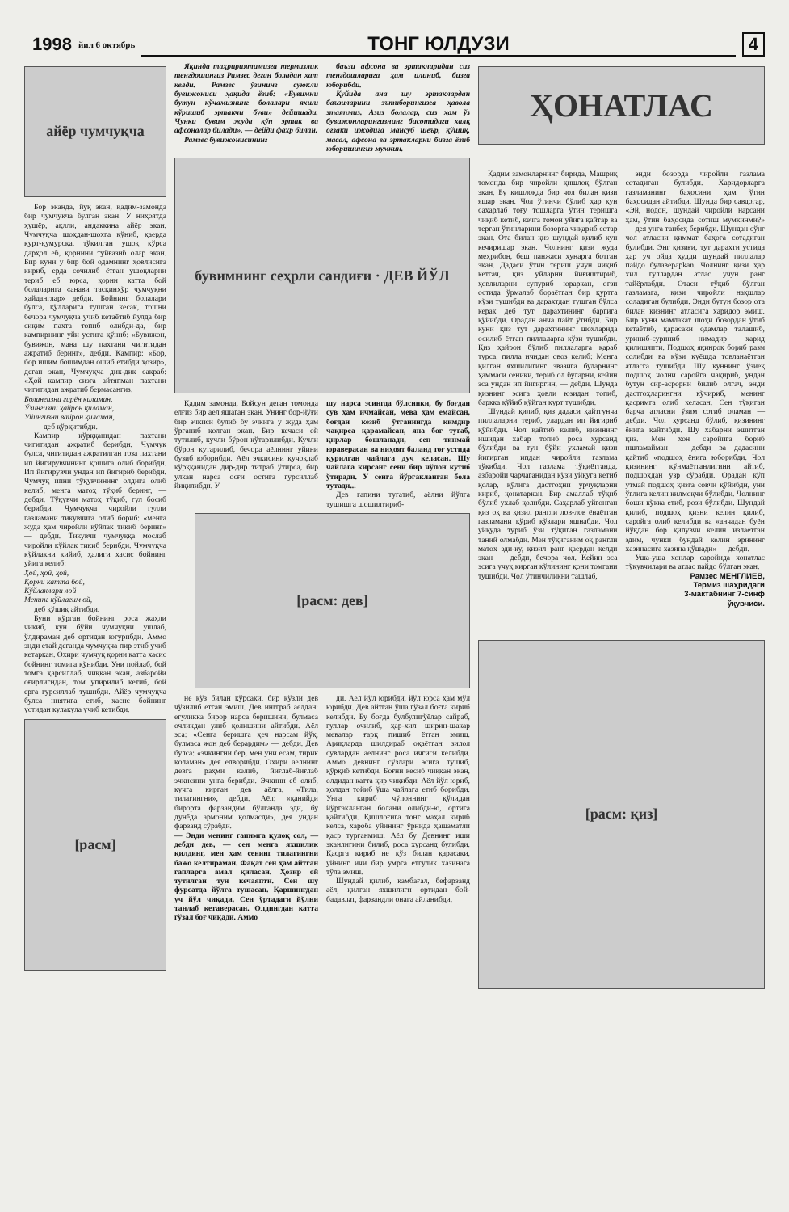1998 йил 6 октябрь ТОНГ ЮЛДУЗИ 4
айёр чумчуқча
Бор эканда, йуқ экан, қадим-замонда бир чумчуқча булган экан. У ниҳоятда ҳушёр, ақлли, андаккина айёр экан. Чумчуқча шоҳдан-шохга қўниб, қаерда қурт-қумурсқа, тўкилган ушоқ кўрса дарҳол еб, қорнини туйғазиб олар экан. Бир куни у бир бой одамнинг ҳовлисига кириб, ерда сочилиб ётган ушоқларни териб еб юрса, қорни катта бой болаларига «анави тасқинҳўр чумчуқни ҳайданглар» дебди. Бойнинг болалари булса, қўлларига тушган кесак, тошни бечора чумчуқча учиб кетаётиб йулда бир сиқим пахта топиб олибди-да, бир кампирнинг уйи устига қўниб: «Бувижон, бувижон, мана шу пахтани чигитидан ажратиб беринг», дебди. Кампир: «Бор, бор ишим бошимдан ошиб ётибди ҳозир», деган экан, Чумчуқча дик-дик сакраб: «Ҳой кампир сизга айтяпман пахтани чигитидан ажратиб бермасангиз.
Болангизни гирён қиламан,
Ўзингизни ҳайрон қиламан,
Уйингизни вайрон қиламан,
— деб қўрқитибди.
Кампир қўрққанидан пахтани чигитидан ажратиб берибди. Чумчуқ булса, чигитидан ажратилган тоза пахтани ип йигирувчининг қошига олиб борибди. Ип йигирувчи ундан ип йигириб берибди. Чумчуқ ипни тўқувчининг олдига олиб келиб, менга матоҳ тўқиб беринг, — дебди. Тўқувчи матоҳ тўқиб, гул босиб берибди. Чумчуқча чиройли гулли газламани тикувчига олиб бориб: «менга жуда ҳам чиройли кўйлак тикиб беринг» — дебди. Тикувчи чумчуққа мослаб чиройли кўйлак тикиб берибди. Чумчуқча кўйлакни кийиб, ҳалиги хасис бойнинг уйига келиб:
Ҳой, ҳой, ҳой,
Қорни катта бой,
Кўйлаклари лой
Менинг кўйлагим ой,
деб қўшиқ айтибди.
Буни кўрган бойнинг роса жаҳли чиқиб, кун бўйи чумчуқни ушлаб, ўлдираман деб ортидан югурибди. Аммо энди етай деганда чумчуқча пир этиб учиб кетаркан. Охири чумчуқ қорни катта хасис бойнинг томига қўнибди. Уни пойлаб, бой томга ҳарсиллаб, чиққан экан, азбаройи оғирлигидан, том упирилиб кетиб, бой ерга гурсиллаб тушибди. Айёр чумчуқча булса ниятига етиб, хасис бойнинг устидан кулакула учиб кетибди.
[расм]
Яқинда таҳририятимизга термизлик тенгдошингиз Рамзес деган боладан хат келди. Рамзес ўзининг суюкли бувижониси ҳақида ёзиб: «Бувимни бутун кўчамизнинг болалари яхши кўришиб эртакчи буви» дейишади. Чунки бувим жуда кўп эртак ва афсоналар билади», — дейди фахр билан.
Рамзес бувижонисининг
баъзи афсона ва эртакларидан сиз тенгдошларига ҳам илиниб, бизга юборибди.
Қуйида ана шу эртаклардан баъзиларини эътиборингизга ҳавола этаяпмиз. Азиз болалар, сиз ҳам ўз бувижонларингизнинг бисотидаги халқ оғзаки ижодига мансуб шеър, қўшиқ, масал, афсона ва эртакларни бизга ёзиб юборишингиз мумкин.
бувимнинг сеҳрли сандиғи · ДЕВ ЙЎЛ
Қадим замонда, Бойсун деган томонда ёлғиз бир аёл яшаган экан. Унинг бор-йўғи бир эчкиси булиб бу эчкига у жуда ҳам ўрганиб қолган экан. Бир кечаси ой тутилиб, кучли бўрон кўтарилибди. Кучли бўрон кутарилиб, бечора аёлнинг уйини бузиб юборибди. Аёл эчкисини қучоқлаб қўрққанидан дир-дир титраб ўтирса, бир улкан нарса осғи остига гурсиллаб йиқилибди. У
шу нарса эсингда бўлсинки, бу боғдан сув ҳам ичмайсан, мева ҳам емайсан, боғдан кезиб ўтганингда кимдир чақирса қарамайсан, яна боғ тугаб, қирлар бошланади, сен тинмай юраверасан ва ниҳоят баланд тоғ устида қурилган чайлага дуч келасан. Шу чайлага кирсанг сени бир чўпон кутиб ўтиради. У сенга йўргакланган бола тутади...
Дев гапини тугатиб, аёлни йўлга тушишга шошилтириб-
[расм: дев]
не кўз билан кўрсаки, бир кўзли дев чўзилиб ётган эмиш. Дев ингграб аёлдан: егуликка бирор нарса беришини, булмаса очликдан улиб қолишини айтибди. Аёл эса: «Сенга беришга ҳеч нарсам йўқ, булмаса жон деб берардим» — дебди. Дев булса: «эчкингни бер, мен уни есам, тирик қоламан» дея ёлворибди. Охири аёлнинг девга раҳми келиб, йиғлаб-йиғлаб эчкисини унга берибди. Эчкини еб олиб, кучга кирган дев аёлга. «Тила, тилагингни», дебди. Аёл: «қанийди бирорта фарзандим бўлганда эди, бу дунёда армоним қолмасди», дея ундан фарзанд сўрабди.
— Энди менинг гапимга қулоқ сол, — дебди дев, — сен менга яхшилик қилдинг, мен ҳам сенинг тилагингни бажо келтираман. Фақат сен ҳам айтган гапларга амал қиласан. Ҳозир ой тутилган тун кечаяпти. Сен шу фурсатда йўлга тушасан. Қаршингдан уч йўл чиқади. Сен ўртадаги йўлни танлаб кетаверасан. Олдингдан катта гўзал боғ чиқади. Аммо
ди. Аёл йўл юрибди, йўл юрса ҳам мўл юрибди. Дев айтган ўша гўзал боғга кириб келибди. Бу боғда булбулигўёлар сайраб, гуллар очилиб, ҳар-хил ширин-шакар мевалар ғарқ пишиб ётган эмиш. Ариқларда шилдираб оқаётган зилол сувлардан аёлнинг роса ичгиси келибди. Аммо девнинг сўзлари эсига тушиб, қўрқиб кетибди. Боғни кесиб чиққан экан, олдидан катта қир чиқибди. Аёл йўл юриб, ҳолдан тойиб ўша чайлага етиб борибди. Унга кириб чўпоннинг қўлидан йўргакланган болани олибди-ю, ортига қайтибди. Қишлоғига тонг маҳал кириб келса, хароба уйининг ўрнида ҳашаматли қаср турганмиш. Аёл бу Девнинг иши эканлигини билиб, роса хурсанд булибди. Қасрга кириб не кўз билан қарасаки, уйнинг ичи бир умрга етгулик хазинага тўла эмиш.
Шундай қилиб, камбағал, бефарзанд аёл, қилган яхшилиги ортидан бой-бадавлат, фарзандли онага айланибди.
ҲОНАТЛАС
Қадим замонларнинг бирида, Машриқ томонда бир чиройли қишлоқ бўлган экан. Бу қишлоқда бир чол билан қизи яшар экан. Чол ўтинчи бўлиб ҳар кун саҳарлаб тоғу тошларга ўтин теришга чиқиб кетиб, кечга томон уйига қайтар ва терган ўтинларини бозорга чиқариб сотар экан. Ота билан қиз шундай қилиб кун кечиришар экан. Чолнинг қизи жуда меҳрибон, беш панжаси ҳунарга ботган экан. Дадаси ўтин териш учун чиқиб кетгач, қиз уйларни йиғиштириб, ҳовлиларни супуриб юраркан, оғзи остида ўрмалаб бораётган бир қуртга кўзи тушибди ва дарахтдан тушган бўлса керак деб тут дарахтининг баргига қўйибди. Орадан анча пайт ўтибди. Бир куни қиз тут дарахтининг шохларида осилиб ётган пиллаларга кўзи тушибди. Қиз ҳайрон бўлиб пиллаларга қараб турса, пилла ичидан овоз келиб: Менга қилган яхшилигинг эвазига буларнинг ҳаммаси сеники, териб ол буларни, кейин эса ундан ип йигиргин, — дебди. Шунда қизнинг эсига ҳовли юзидан топиб, баркка қўйиб қўйган қурт тушибди.
Шундай қилиб, қиз дадаси қайтгунча пиллаларни териб, улардан ип йигириб қўйибди. Чол қайтиб келиб, қизининг ишидан хабар топиб роса хурсанд бўлибди ва тун бўйи ухламай қизи йигирган ипдан чиройли газлама тўқибди. Чол газлама тўқиётганда, азбаройи чарчаганидан кўзи уйқуга кетиб қолар, қўлига дастгоҳни урчуқларни кириб, қонатаркан. Бир амаллаб тўқиб бўлиб ухлаб қолибди. Саҳарлаб уйғонган қиз оқ ва қизил рангли лов-лов ёнаётган газламани кўриб кўзлари яшнабди. Чол уйқуда туриб ўзи тўқиган газламани таний олмабди. Мен тўқиганим оқ рангли матоҳ эди-ку, қизил ранг қаердан келди экан — дебди, бечора чол. Кейин эса эсига учуқ кирган қўлининг қони томгани тушибди. Чол ўтинчиликни ташлаб,
энди бозорда чиройли газлама сотадиган булибди. Харидорларга газламанинг баҳосини ҳам ўтин баҳосидан айтибди. Шунда бир савдогар, «Эй, нодон, шундай чиройли нарсани ҳам, ўтин баҳосида сотиш мумкинми?» — дея унга танбеҳ берибди. Шундан сўнг чол атласни қиммат баҳога сотадиган булибди. Энг қизиғи, тут дарахти устида ҳар уч ойда худди шундай пиллалар пайдо булаверарkan. Чолнинг қизи ҳар хил гуллардан атлас учун ранг тайёрлабди. Отаси тўқиб бўлган газламага, қизи чиройли нақшлар соладиган булибди. Энди бутун бозор ота билан қизнинг атласига харидор эмиш. Бир куни мамлакат шоҳи бозордан ўтиб кетаётиб, қарасаки одамлар талашиб, уриниб-суриниб нимадир харид қилишяпти. Подшоҳ яқинроқ бориб разм солибди ва кўзи қуёшда товланаётган атласга тушибди. Шу куннинг ўзиёқ подшоҳ чолни саройга чақириб, ундан бутун сир-асрорни билиб олгач, энди дастгоҳларингни кўчириб, менинг қасримга олиб келасан. Сен тўқиган барча атласни ўзим сотиб оламан — дебди. Чол хурсанд бўлиб, қизининг ёнига қайтибди. Шу хабарни эшитган қиз. Мен хон саройига бориб ишламайман — дебди ва дадасини қайтиб «подшоҳ ёнига юборибди. Чол қизининг кўнмаётганлигини айтиб, подшоҳдан узр сўрабди. Орадан кўп утмай подшоҳ қизга совчи қўйибди, уни ўғлига келин қилмоқчи бўлибди. Чолнинг боши кўкка етиб, рози бўлибди. Шундай қилиб, подшоҳ қизни келин қилиб, саройга олиб келибди ва «анчадан буён йўқдан бор қилувчи келин излаётган эдим, чунки бундай келин эрининг хазинасига хазина қўшади» — дебди.
Уша-уша хонлар саройида хонатлас тўқувчилари ва атлас пайдо бўлган экан.
Рамзес МЕНГЛИЕВ,
Термиз шаҳридаги
3-мактабнинг 7-синф
ўқувчиси.
[расм: қиз]